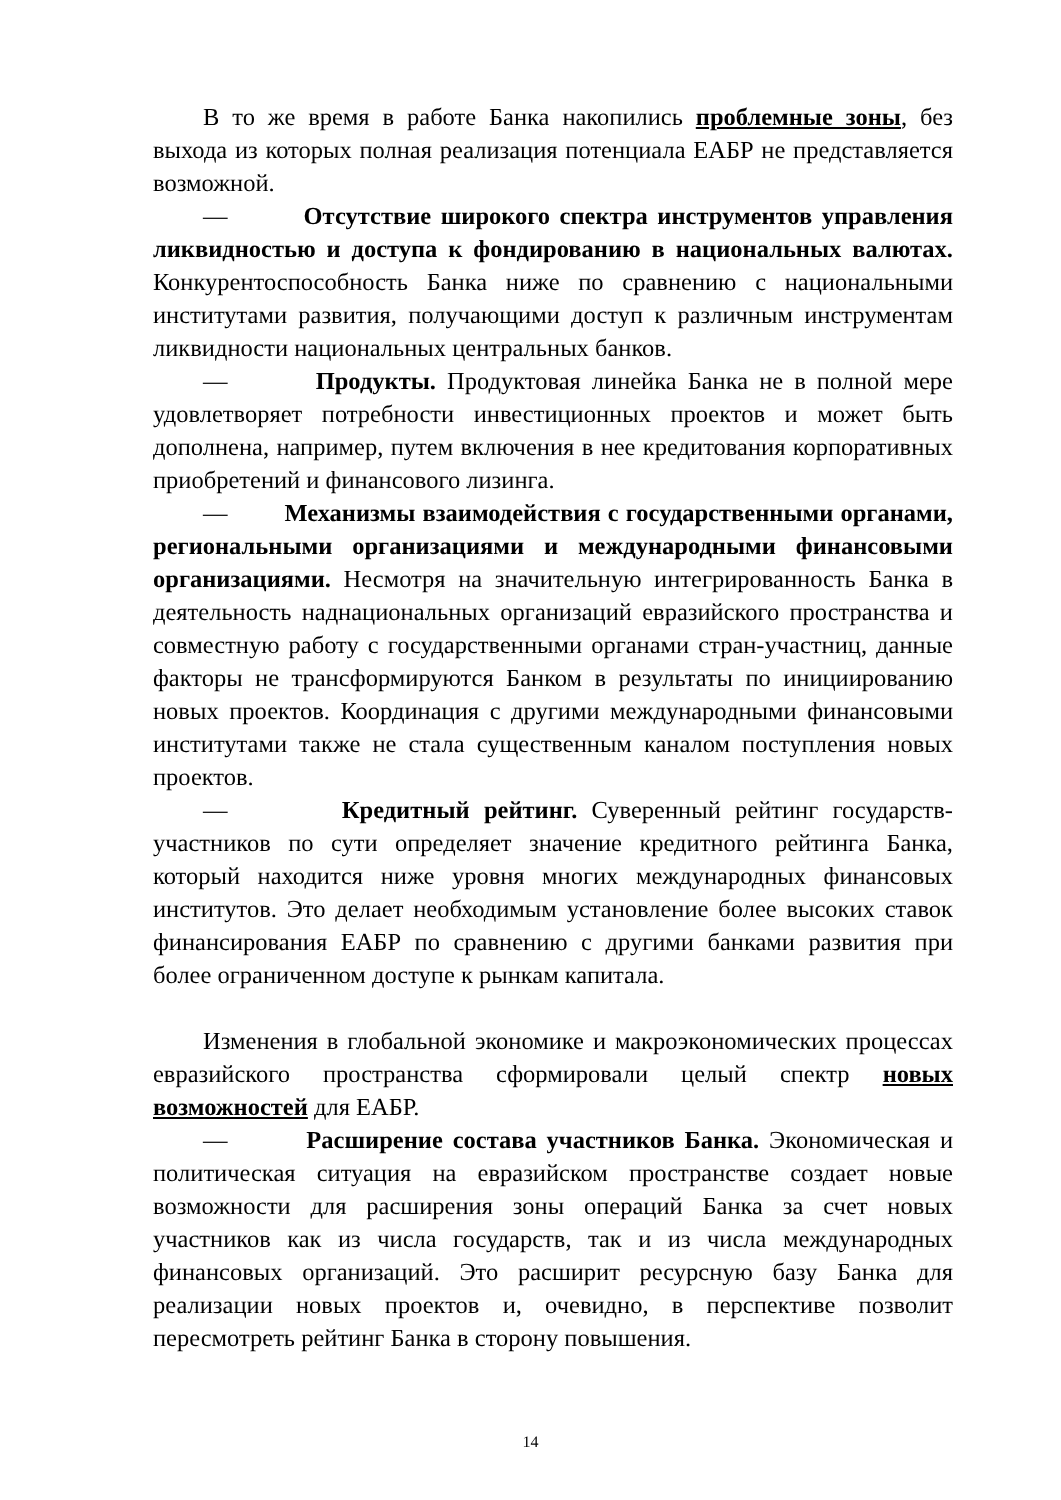В то же время в работе Банка накопились проблемные зоны, без выхода из которых полная реализация потенциала ЕАБР не представляется возможной.
— Отсутствие широкого спектра инструментов управления ликвидностью и доступа к фондированию в национальных валютах. Конкурентоспособность Банка ниже по сравнению с национальными институтами развития, получающими доступ к различным инструментам ликвидности национальных центральных банков.
— Продукты. Продуктовая линейка Банка не в полной мере удовлетворяет потребности инвестиционных проектов и может быть дополнена, например, путем включения в нее кредитования корпоративных приобретений и финансового лизинга.
— Механизмы взаимодействия с государственными органами, региональными организациями и международными финансовыми организациями. Несмотря на значительную интегрированность Банка в деятельность наднациональных организаций евразийского пространства и совместную работу с государственными органами стран-участниц, данные факторы не трансформируются Банком в результаты по инициированию новых проектов. Координация с другими международными финансовыми институтами также не стала существенным каналом поступления новых проектов.
— Кредитный рейтинг. Суверенный рейтинг государств-участников по сути определяет значение кредитного рейтинга Банка, который находится ниже уровня многих международных финансовых институтов. Это делает необходимым установление более высоких ставок финансирования ЕАБР по сравнению с другими банками развития при более ограниченном доступе к рынкам капитала.
Изменения в глобальной экономике и макроэкономических процессах евразийского пространства сформировали целый спектр новых возможностей для ЕАБР.
— Расширение состава участников Банка. Экономическая и политическая ситуация на евразийском пространстве создает новые возможности для расширения зоны операций Банка за счет новых участников как из числа государств, так и из числа международных финансовых организаций. Это расширит ресурсную базу Банка для реализации новых проектов и, очевидно, в перспективе позволит пересмотреть рейтинг Банка в сторону повышения.
14